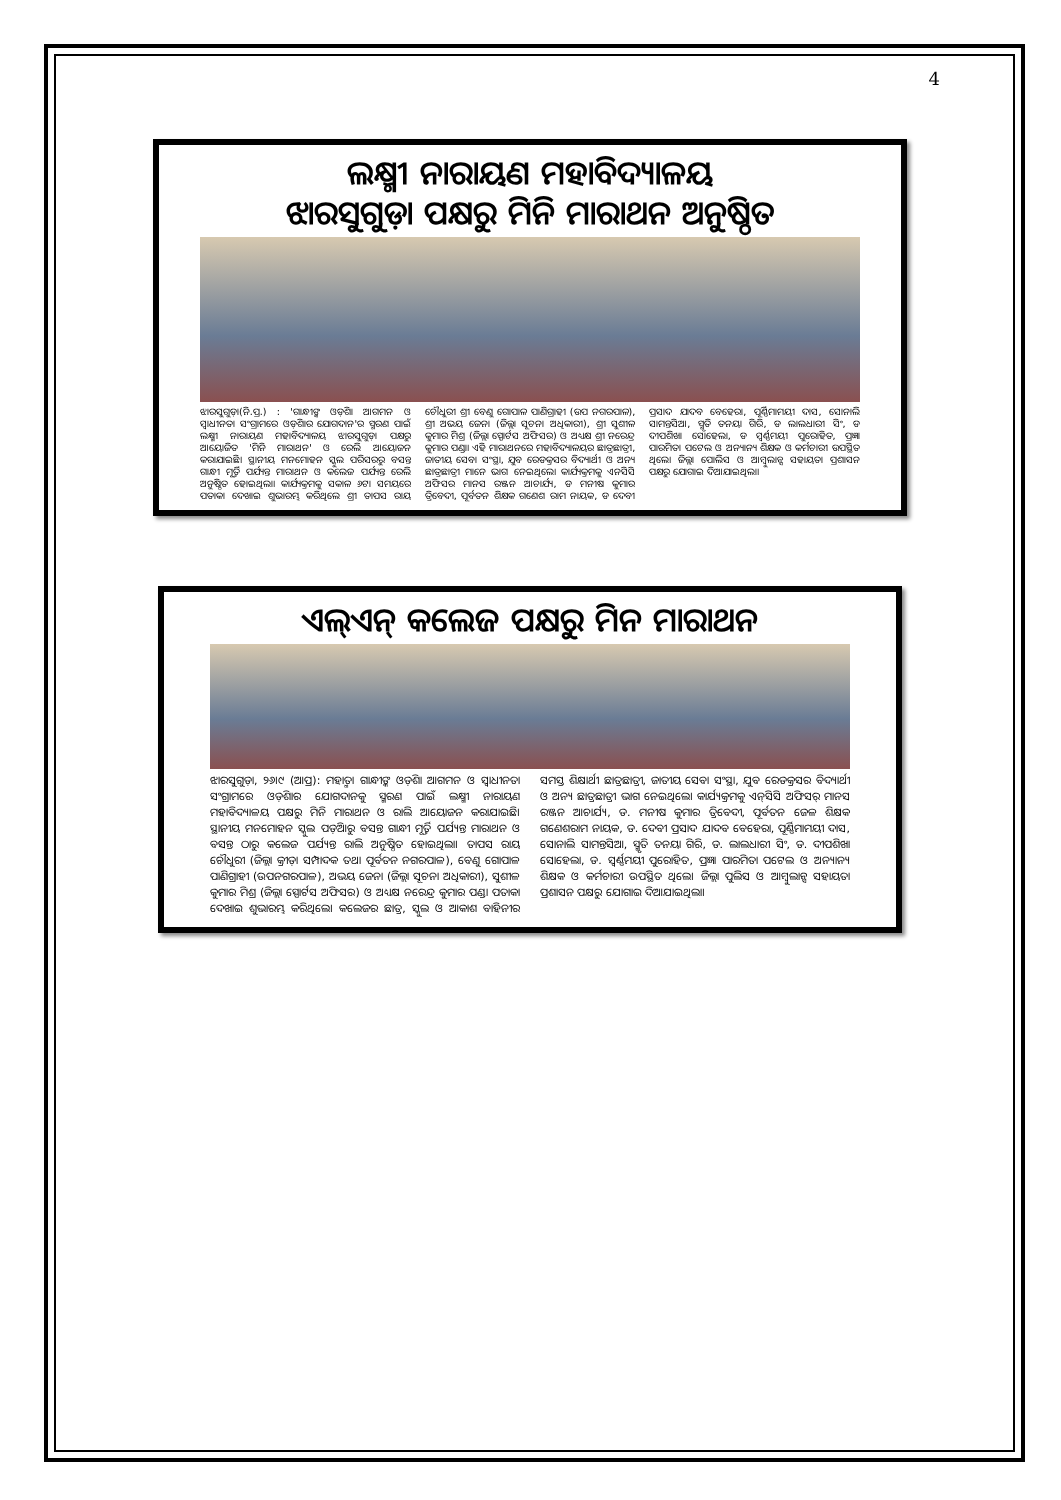4
ଲକ୍ଷ୍ମୀ ନାରାୟଣ ମହାବିଦ୍ୟାଳୟ
ଝାରସୁଗୁଡ଼ା ପକ୍ଷରୁ ମିନି ମାରାଥନ ଅନୁଷ୍ଠିତ
ଝାରସୁଗୁଡ଼ା(ନି.ପ୍ର.) : 'ଗାନ୍ଧୀଙ୍କ ଓଡ଼ିଶା ଆଗମନ ଓ ସ୍ୱାଧୀନତା ସଂଗ୍ରାମରେ ଓଡ଼ିଶାର ଯୋଗଦାନ'ର ସ୍ମରଣ ପାଇଁ ଲକ୍ଷ୍ମୀ ନାରାୟଣ ମହାବିଦ୍ୟାଳୟ ଝାରସୁଗୁଡ଼ା ପକ୍ଷରୁ ଆୟୋଜିତ 'ମିନି ମାରାଥନ' ଓ ରେଲି ଆୟୋଜନ କରାଯାଇଛି। ସ୍ଥାନୀୟ ମନମୋହନ ସ୍କୁଲ ପରିସରରୁ ବସନ୍ତ ଗାନ୍ଧୀ ମୂର୍ତ୍ତି ପର୍ଯ୍ୟନ୍ତ ମାରାଥନ ଓ କଲେଜ ପର୍ଯ୍ୟନ୍ତ ରେଲି ଅନୁଷ୍ଠିତ ହୋଇଥିଲା। କାର୍ଯ୍ୟକ୍ରମକୁ ସକାଳ ୬ଟା ସମୟରେ ପତାକା ଦେଖାଇ ଶୁଭାରମ୍ଭ କରିଥିଲେ ଶ୍ରୀ ତାପସ ରାୟ ଚୌଧୁରୀ ଶ୍ରୀ ବେଣୁ ଗୋପାଳ ପାଣିଗ୍ରାହୀ (ଉପ ନଗରପାଳ), ଶ୍ରୀ ଅଭୟ ଜେନା (ଜିଲ୍ଲା ସୂଚନା ଅଧିକାରୀ), ଶ୍ରୀ ସୁଶୀଳ କୁମାର ମିଶ୍ର (ଜିଲ୍ଲା ସ୍ପୋର୍ଟସ ଅଫିସର) ଓ ଅଧ୍ୟକ୍ଷ ଶ୍ରୀ ନରେନ୍ଦ୍ର କୁମାର ପଣ୍ଡା। ଏହି ମାରାଥନରେ ମହାବିଦ୍ୟାଳୟର ଛାତ୍ରଛାତ୍ରୀ, ଜାତୀୟ ସେବା ସଂସ୍ଥା, ଯୁବ ରେଡକ୍ରସର ବିଦ୍ୟାର୍ଥୀ ଓ ଅନ୍ୟ ଛାତ୍ରଛାତ୍ରୀ ମାନେ ଭାଗ ନେଇଥିଲେ। କାର୍ଯ୍ୟକ୍ରମକୁ ଏନସିସି ଅଫିସର ମାନସ ରଞ୍ଜନ ଆଚାର୍ଯ୍ୟ, ଡ ମନୀଷ କୁମାର ତ୍ରିବେଦୀ, ପୂର୍ବତନ ଶିକ୍ଷକ ଗଣେଶ ରାମ ନାୟକ, ଡ ଦେବୀ ପ୍ରସାଦ ଯାଦବ ବେହେରା, ପୂର୍ଣ୍ଣିମାମୟୀ ଦାସ, ସୋନାଲି ସାମନ୍ତସିଆ, ସ୍ମୃତି ତନୟା ଗିରି, ଡ ଲାଲଧାରୀ ସିଂ, ଡ ଦୀପଶିଖା ସୋହେଲା, ଡ ସ୍ୱର୍ଣ୍ଣମୟୀ ପୁରୋହିତ, ପ୍ରଜ୍ଞା ପାରମିତା ପଟେଲ ଓ ଅନ୍ୟାନ୍ୟ ଶିକ୍ଷକ ଓ କର୍ମଚାରୀ ଉପସ୍ଥିତ ଥିଲେ। ଜିଲ୍ଲା ପୋଲିସ ଓ ଆମ୍ବୁଲାନ୍ସ ସହାୟତା ପ୍ରଶାସନ ପକ୍ଷରୁ ଯୋଗାଇ ଦିଆଯାଇଥିଲା।
ଏଲ୍‌ଏନ୍ କଲେଜ ପକ୍ଷରୁ ମିନ ମାରାଥନ
ଝାରସୁଗୁଡ଼ା, ୨୬।୯ (ଆପ୍ର): ମହାତ୍ମା ଗାନ୍ଧୀଙ୍କ ଓଡ଼ିଶା ଆଗମନ ଓ ସ୍ୱାଧୀନତା ସଂଗ୍ରାମରେ ଓଡ଼ିଶାର ଯୋଗଦାନକୁ ସ୍ମରଣ ପାଇଁ ଲକ୍ଷ୍ମୀ ନାରାୟଣ ମହାବିଦ୍ୟାଳୟ ପକ୍ଷରୁ ମିନି ମାରାଥନ ଓ ରାଲି ଆୟୋଜନ କରାଯାଇଛି। ସ୍ଥାନୀୟ ମନମୋହନ ସ୍କୁଲ ପଡ଼ିଆରୁ ବସନ୍ତ ଗାନ୍ଧୀ ମୂର୍ତ୍ତି ପର୍ଯ୍ୟନ୍ତ ମାରାଥନ ଓ ବସନ୍ତ ଠାରୁ କଲେଜ ପର୍ଯ୍ୟନ୍ତ ରାଲି ଅନୁଷ୍ଠିତ ହୋଇଥିଲା। ତାପସ ରାୟ ଚୌଧୁରୀ (ଜିଲ୍ଲା କ୍ରୀଡ଼ା ସମ୍ପାଦକ ତଥା ପୂର୍ବତନ ନଗରପାଳ), ବେଣୁ ଗୋପାଳ ପାଣିଗ୍ରାହୀ (ଉପନଗରପାଳ), ଅଭୟ ଜେନା (ଜିଲ୍ଲା ସୂଚନା ଅଧିକାରୀ), ସୁଶୀଳ କୁମାର ମିଶ୍ର (ଜିଲ୍ଲା ସ୍ପୋର୍ଟସ ଅଫିସର) ଓ ଅଧ୍ୟକ୍ଷ ନରେନ୍ଦ୍ର କୁମାର ପଣ୍ଡା ପତାକା ଦେଖାଇ ଶୁଭାରମ୍ଭ କରିଥିଲେ। କଲେଜର ଛାତ୍ର, ସ୍କୁଲ ଓ ଆକାଶ ବାହିନୀର ସମସ୍ତ ଶିକ୍ଷାର୍ଥୀ ଛାତ୍ରଛାତ୍ରୀ, ଜାତୀୟ ସେବା ସଂସ୍ଥା, ଯୁବ ରେଡକ୍ରସର ବିଦ୍ୟାର୍ଥୀ ଓ ଅନ୍ୟ ଛାତ୍ରଛାତ୍ରୀ ଭାଗ ନେଇଥିଲେ। କାର୍ଯ୍ୟକ୍ରମକୁ ଏନ୍‌ସିସି ଅଫିସର୍ ମାନସ ରଞ୍ଜନ ଆଚାର୍ଯ୍ୟ, ଡ. ମନୀଷ କୁମାର ତ୍ରିବେଦୀ, ପୂର୍ବତନ ଜେଳ ଶିକ୍ଷକ ଗଣେଶରାମ ନାୟକ, ଡ. ଦେବୀ ପ୍ରସାଦ ଯାଦବ ବେହେରା, ପୂର୍ଣ୍ଣିମାମୟୀ ଦାସ, ସୋନାଲି ସାମନ୍ତସିଆ, ସ୍ମୃତି ତନୟା ଗିରି, ଡ. ଲାଲଧାରୀ ସିଂ, ଡ. ଦୀପଶିଖା ସୋହେଲା, ଡ. ସ୍ୱର୍ଣ୍ଣମୟୀ ପୁରୋହିତ, ପ୍ରଜ୍ଞା ପାରମିତା ପଟେଲ ଓ ଅନ୍ୟାନ୍ୟ ଶିକ୍ଷକ ଓ କର୍ମଚାରୀ ଉପସ୍ଥିତ ଥିଲେ। ଜିଲ୍ଲା ପୁଲିସ ଓ ଆମ୍ବୁଲାନ୍ସ ସହାୟତା ପ୍ରଶାସନ ପକ୍ଷରୁ ଯୋଗାଇ ଦିଆଯାଇଥିଲା।